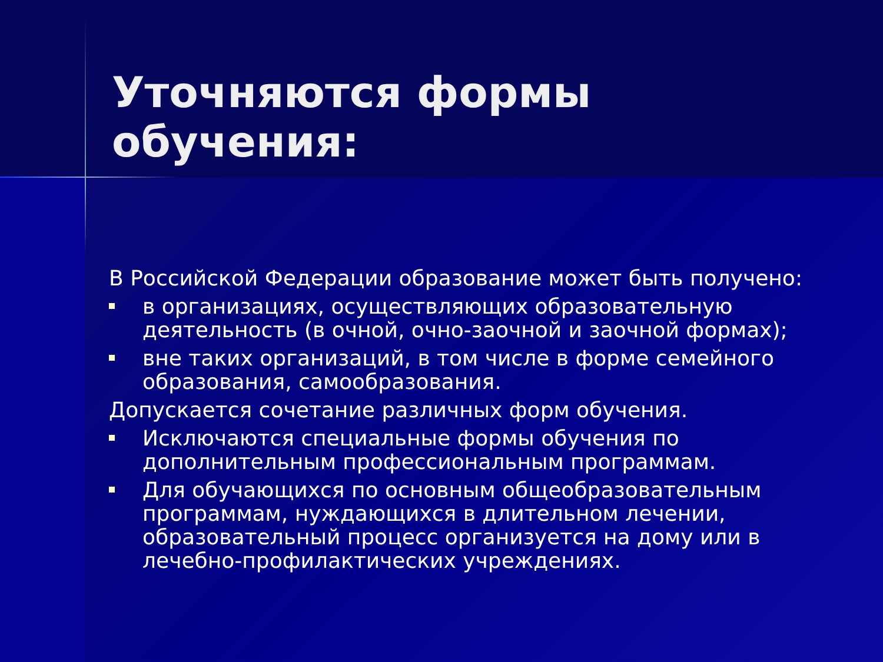Уточняются формы обучения:
В Российской Федерации образование может быть получено:
в организациях, осуществляющих образовательную деятельность (в очной, очно-заочной и заочной формах);
вне таких организаций, в том числе в форме семейного образования, самообразования.
Допускается сочетание различных форм обучения.
Исключаются специальные формы обучения по дополнительным профессиональным программам.
Для обучающихся по основным общеобразовательным программам, нуждающихся в длительном лечении, образовательный процесс организуется на дому или в лечебно-профилактических учреждениях.